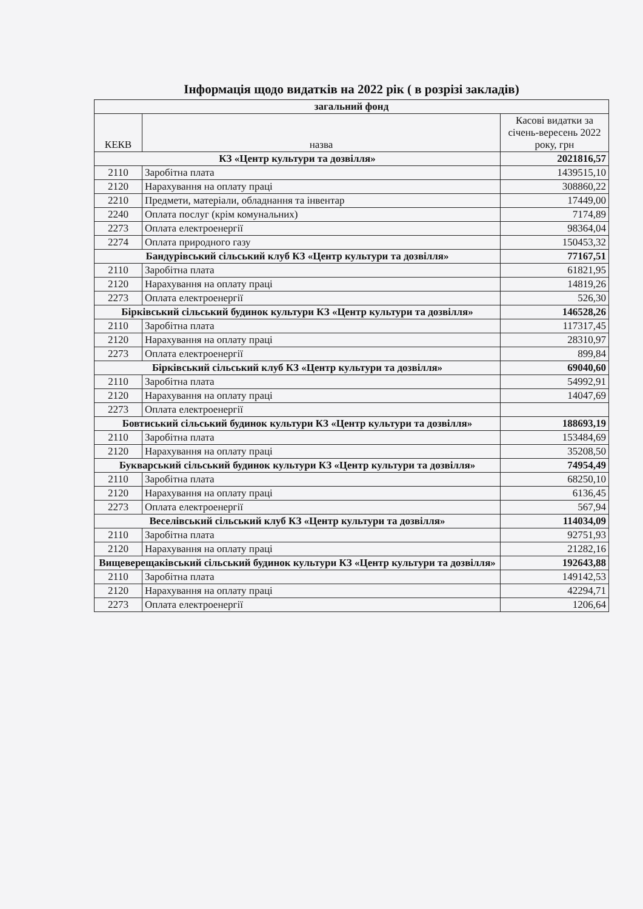Інформація щодо видатків на 2022 рік ( в розрізі закладів)
| загальний фонд | | |
| --- | --- | --- |
| КЕКВ | назва | Касові видатки за січень-вересень 2022 року, грн |
| КЗ «Центр культури та дозвілля» | | 2021816,57 |
| 2110 | Заробітна плата | 1439515,10 |
| 2120 | Нарахування на оплату праці | 308860,22 |
| 2210 | Предмети, матеріали, обладнання та інвентар | 17449,00 |
| 2240 | Оплата послуг (крім комунальних) | 7174,89 |
| 2273 | Оплата електроенергії | 98364,04 |
| 2274 | Оплата природного газу | 150453,32 |
| Бандурівський сільський клуб КЗ «Центр культури та дозвілля» | | 77167,51 |
| 2110 | Заробітна плата | 61821,95 |
| 2120 | Нарахування на оплату праці | 14819,26 |
| 2273 | Оплата електроенергії | 526,30 |
| Бірківський сільський будинок культури КЗ «Центр культури та дозвілля» | | 146528,26 |
| 2110 | Заробітна плата | 117317,45 |
| 2120 | Нарахування на оплату праці | 28310,97 |
| 2273 | Оплата електроенергії | 899,84 |
| Бірківський сільський клуб КЗ «Центр культури та дозвілля» | | 69040,60 |
| 2110 | Заробітна плата | 54992,91 |
| 2120 | Нарахування на оплату праці | 14047,69 |
| 2273 | Оплата електроенергії | |
| Бовтиський сільський будинок культури КЗ «Центр культури та дозвілля» | | 188693,19 |
| 2110 | Заробітна плата | 153484,69 |
| 2120 | Нарахування на оплату праці | 35208,50 |
| Букварський сільський будинок культури КЗ «Центр культури та дозвілля» | | 74954,49 |
| 2110 | Заробітна плата | 68250,10 |
| 2120 | Нарахування на оплату праці | 6136,45 |
| 2273 | Оплата електроенергії | 567,94 |
| Веселівський сільський клуб КЗ «Центр культури та дозвілля» | | 114034,09 |
| 2110 | Заробітна плата | 92751,93 |
| 2120 | Нарахування на оплату праці | 21282,16 |
| Вищеверещаківський сільський будинок культури КЗ «Центр культури та дозвілля» | | 192643,88 |
| 2110 | Заробітна плата | 149142,53 |
| 2120 | Нарахування на оплату праці | 42294,71 |
| 2273 | Оплата електроенергії | 1206,64 |